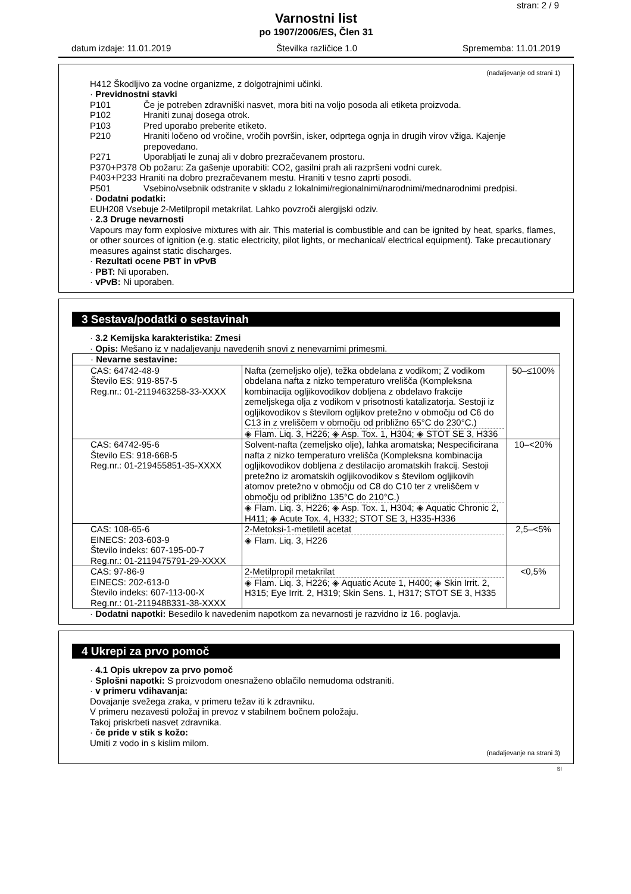stran: 2 / 9
Varnostni list
po 1907/2006/ES, Člen 31
datum izdaje: 11.01.2019 Številka različice 1.0 Sprememba: 11.01.2019
(nadaljevanje od strani 1)
H412 Škodljivo za vodne organizme, z dolgotrajnimi učinki.
· Previdnostni stavki
P101 Če je potreben zdravniški nasvet, mora biti na voljo posoda ali etiketa proizvoda.
P102 Hraniti zunaj dosega otrok.
P103 Pred uporabo preberite etiketo.
P210 Hraniti ločeno od vročine, vročih površin, isker, odprtega ognja in drugih virov vžiga. Kajenje prepovedano.
P271 Uporabljati le zunaj ali v dobro prezračevanem prostoru.
P370+P378 Ob požaru: Za gašenje uporabiti: CO2, gasilni prah ali razpršeni vodni curek.
P403+P233 Hraniti na dobro prezračevanem mestu. Hraniti v tesno zaprti posodi.
P501 Vsebino/vsebnik odstranite v skladu z lokalnimi/regionalnimi/narodnimi/mednarodnimi predpisi.
· Dodatni podatki:
EUH208 Vsebuje 2-Metilpropil metakrilat. Lahko povzroči alergijski odziv.
· 2.3 Druge nevarnosti
Vapours may form explosive mixtures with air. This material is combustible and can be ignited by heat, sparks, flames, or other sources of ignition (e.g. static electricity, pilot lights, or mechanical/ electrical equipment). Take precautionary measures against static discharges.
· Rezultati ocene PBT in vPvB
· PBT: Ni uporaben.
· vPvB: Ni uporaben.
3 Sestava/podatki o sestavinah
· 3.2 Kemijska karakteristika: Zmesi
· Opis: Mešano iz v nadaljevanju navedenih snovi z nenevarnimi primesmi.
| · Nevarne sestavine: | | |
| CAS: 64742-48-9 Število ES: 919-857-5 Reg.nr.: 01-2119463258-33-XXXX | Nafta (zemeljsko olje), težka obdelana z vodikom; Z vodikom obdelana nafta z nizko temperaturo vrelišča (Kompleksna kombinacija ogljikovodikov dobljena z obdelavo frakcije zemeljskega olja z vodikom v prisotnosti katalizatorja. Sestoji iz ogljikovodikov s številom ogljikov pretežno v območju od C6 do C13 in z vreliščem v območju od približno 65°C do 230°C.) ◈ Flam. Liq. 3, H226; ◈ Asp. Tox. 1, H304; ◈ STOT SE 3, H336 | 50–≤100% |
| CAS: 64742-95-6 Število ES: 918-668-5 Reg.nr.: 01-219455851-35-XXXX | Solvent-nafta (zemeljsko olje), lahka aromatska; Nespecificirana nafta z nizko temperaturo vrelišča (Kompleksna kombinacija ogljikovodikov dobljena z destilacijo aromatskih frakcij. Sestoji pretežno iz aromatskih ogljikovodikov s številom ogljikovih atomov pretežno v območju od C8 do C10 ter z vreliščem v območju od približno 135°C do 210°C.) ◈ Flam. Liq. 3, H226; ◈ Asp. Tox. 1, H304; ◈ Aquatic Chronic 2, H411; ◈ Acute Tox. 4, H332; STOT SE 3, H335-H336 | 10–<20% |
| CAS: 108-65-6 EINECS: 203-603-9 Število indeks: 607-195-00-7 Reg.nr.: 01-2119475791-29-XXXX | 2-Metoksi-1-metiletil acetat ◈ Flam. Liq. 3, H226 | 2,5–<5% |
| CAS: 97-86-9 EINECS: 202-613-0 Število indeks: 607-113-00-X Reg.nr.: 01-2119488331-38-XXXX | 2-Metilpropil metakrilat ◈ Flam. Liq. 3, H226; ◈ Aquatic Acute 1, H400; ◈ Skin Irrit. 2, H315; Eye Irrit. 2, H319; Skin Sens. 1, H317; STOT SE 3, H335 | <0,5% |
· Dodatni napotki: Besedilo k navedenim napotkom za nevarnosti je razvidno iz 16. poglavja.
4 Ukrepi za prvo pomoč
· 4.1 Opis ukrepov za prvo pomoč
· Splošni napotki: S proizvodom onesnaženo oblačilo nemudoma odstraniti.
· v primeru vdihavanja:
Dovajanje svežega zraka, v primeru težav iti k zdravniku.
V primeru nezavesti položaj in prevoz v stabilnem bočnem položaju.
Takoj priskrbeti nasvet zdravnika.
· če pride v stik s kožo:
Umiti z vodo in s kislim milom.
(nadaljevanje na strani 3)
SI